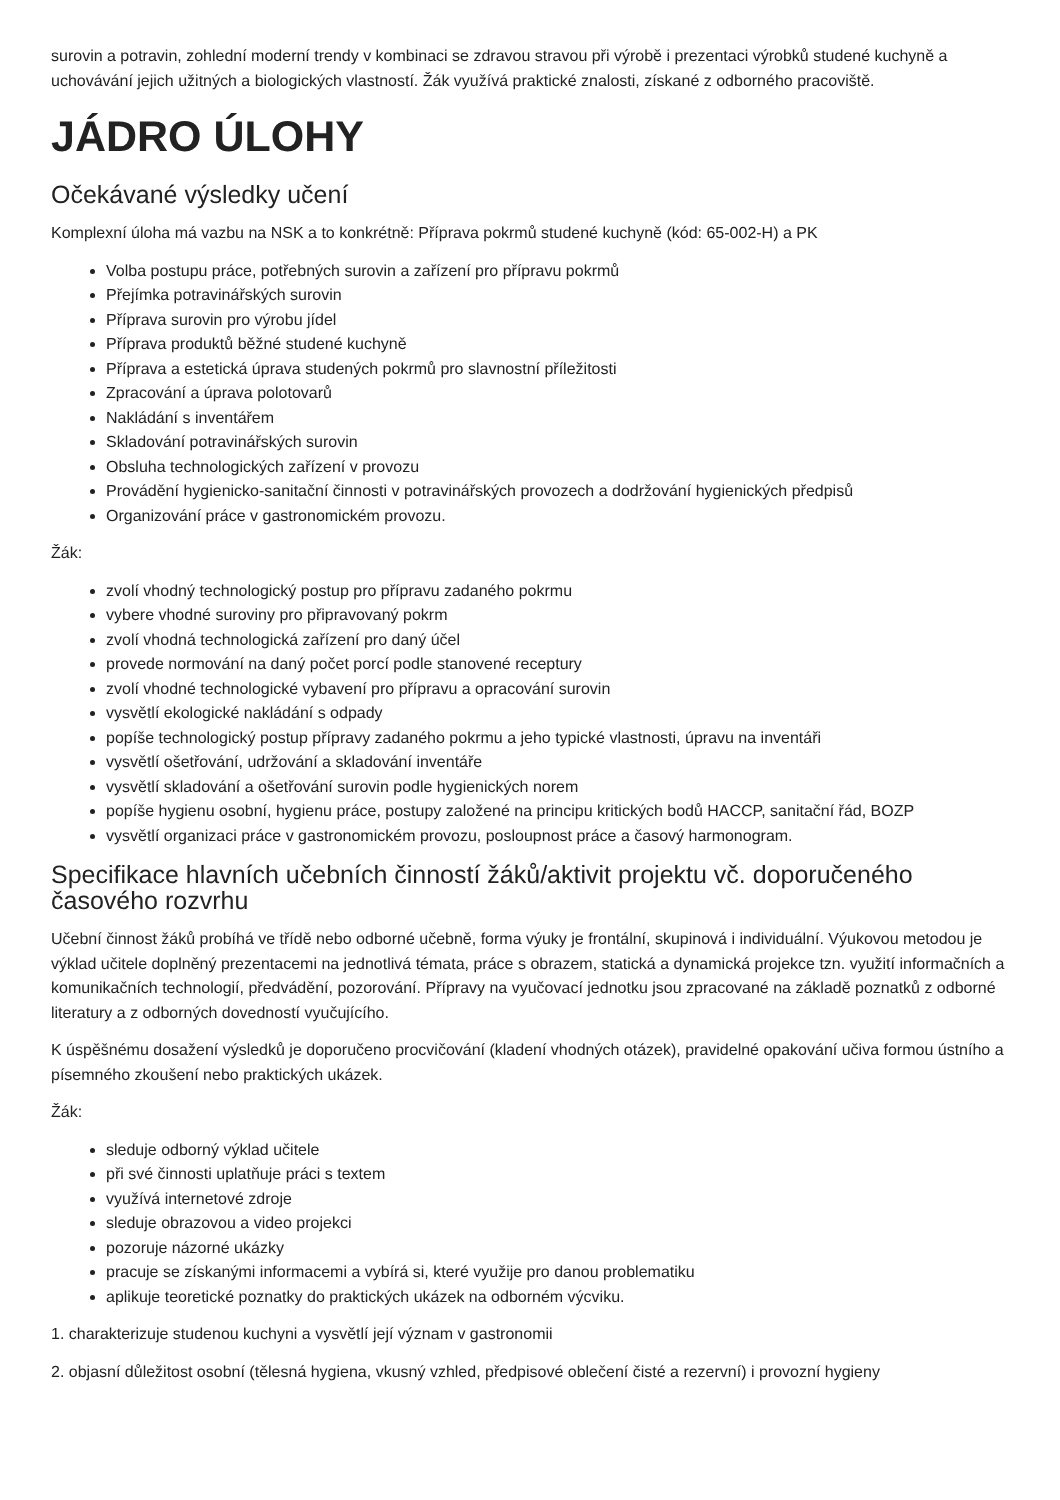surovin a potravin, zohlední moderní trendy v kombinaci se zdravou stravou při výrobě i prezentaci výrobků studené kuchyně a uchovávání jejich užitných a biologických vlastností. Žák využívá praktické znalosti, získané z odborného pracoviště.
JÁDRO ÚLOHY
Očekávané výsledky učení
Komplexní úloha má vazbu na NSK a to konkrétně: Příprava pokrmů studené kuchyně (kód: 65-002-H) a PK
Volba postupu práce, potřebných surovin a zařízení pro přípravu pokrmů
Přejímka potravinářských surovin
Příprava surovin pro výrobu jídel
Příprava produktů běžné studené kuchyně
Příprava a estetická úprava studených pokrmů pro slavnostní příležitosti
Zpracování a úprava polotovarů
Nakládání s inventářem
Skladování potravinářských surovin
Obsluha technologických zařízení v provozu
Provádění hygienicko-sanitační činnosti v potravinářských provozech a dodržování hygienických předpisů
Organizování práce v gastronomickém provozu.
Žák:
zvolí vhodný technologický postup pro přípravu zadaného pokrmu
vybere vhodné suroviny pro připravovaný pokrm
zvolí vhodná technologická zařízení pro daný účel
provede normování na daný počet porcí podle stanovené receptury
zvolí vhodné technologické vybavení pro přípravu a opracování surovin
vysvětlí ekologické nakládání s odpady
popíše technologický postup přípravy zadaného pokrmu a jeho typické vlastnosti, úpravu na inventáři
vysvětlí ošetřování, udržování a skladování inventáře
vysvětlí skladování a ošetřování surovin podle hygienických norem
popíše hygienu osobní, hygienu práce, postupy založené na principu kritických bodů HACCP, sanitační řád, BOZP
vysvětlí organizaci práce v gastronomickém provozu, posloupnost práce a časový harmonogram.
Specifikace hlavních učebních činností žáků/aktivit projektu vč. doporučeného časového rozvrhu
Učební činnost žáků probíhá ve třídě nebo odborné učebně, forma výuky je frontální, skupinová i individuální. Výukovou metodou je výklad učitele doplněný prezentacemi na jednotlivá témata, práce s obrazem, statická a dynamická projekce tzn. využití informačních a komunikačních technologií, předvádění, pozorování. Přípravy na vyučovací jednotku jsou zpracované na základě poznatků z odborné literatury a z odborných dovedností vyučujícího.
K úspěšnému dosažení výsledků je doporučeno procvičování (kladení vhodných otázek), pravidelné opakování učiva formou ústního a písemného zkoušení nebo praktických ukázek.
Žák:
sleduje odborný výklad učitele
při své činnosti uplatňuje práci s textem
využívá internetové zdroje
sleduje obrazovou a video projekci
pozoruje názorné ukázky
pracuje se získanými informacemi a vybírá si, které využije pro danou problematiku
aplikuje teoretické poznatky do praktických ukázek na odborném výcviku.
1. charakterizuje studenou kuchyni a vysvětlí její význam v gastronomii
2. objasní důležitost osobní (tělesná hygiena, vkusný vzhled, předpisové oblečení čisté a rezervní) i provozní hygieny